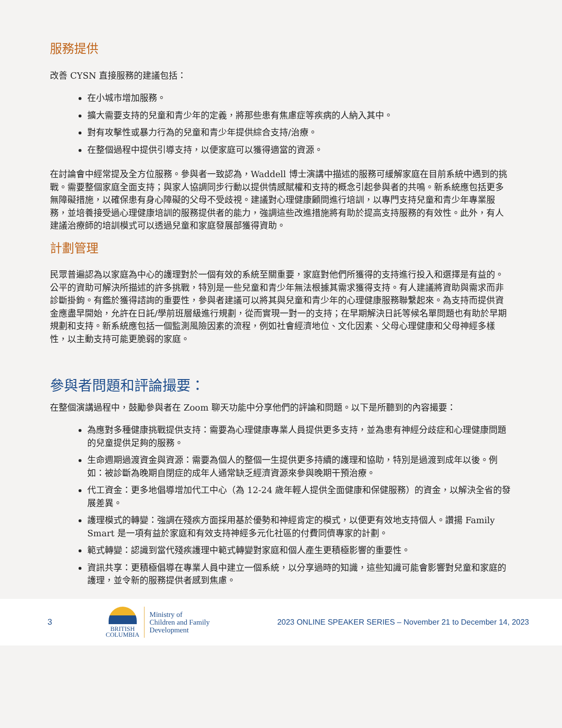服務提供
改善 CYSN 直接服務的建議包括：
在小城市增加服務。
擴大需要支持的兒童和青少年的定義，將那些患有焦慮症等疾病的人納入其中。
對有攻擊性或暴力行為的兒童和青少年提供綜合支持/治療。
在整個過程中提供引導支持，以便家庭可以獲得適當的資源。
在討論會中經常提及全方位服務。參與者一致認為，Waddell 博士演講中描述的服務可緩解家庭在目前系統中遇到的挑戰。需要整個家庭全面支持；與家人協調同步行動以提供情感賦權和支持的概念引起參與者的共鳴。新系統應包括更多無障礙措施，以確保患有身心障礙的父母不受歧視。建議對心理健康顧問進行培訓，以專門支持兒童和青少年專業服務，並培養接受過心理健康培訓的服務提供者的能力，強調這些改進措施將有助於提高支持服務的有效性。此外，有人建議治療師的培訓模式可以透過兒童和家庭發展部獲得資助。
計劃管理
民眾普遍認為以家庭為中心的護理對於一個有效的系統至關重要，家庭對他們所獲得的支持進行投入和選擇是有益的。公平的資助可解決所描述的許多挑戰，特別是一些兒童和青少年無法根據其需求獲得支持。有人建議將資助與需求而非診斷掛鉤。有鑑於獲得諮詢的重要性，參與者建議可以將其與兒童和青少年的心理健康服務聯繫起來。為支持而提供資金應盡早開始，允許在日託/學前班層級進行規劃，從而實現一對一的支持；在早期解決日託等候名單問題也有助於早期規劃和支持。新系統應包括一個監測風險因素的流程，例如社會經濟地位、文化因素、父母心理健康和父母神經多樣性，以主動支持可能更脆弱的家庭。
參與者問題和評論撮要：
在整個演講過程中，鼓勵參與者在 Zoom 聊天功能中分享他們的評論和問題。以下是所聽到的內容撮要：
為應對多種健康挑戰提供支持：需要為心理健康專業人員提供更多支持，並為患有神經分歧症和心理健康問題的兒童提供足夠的服務。
生命週期過渡資金與資源：需要為個人的整個一生提供更多持續的護理和協助，特別是過渡到成年以後。例如：被診斷為晚期自閉症的成年人通常缺乏經濟資源來參與晚期干預治療。
代工資金：更多地倡導增加代工中心（為 12-24 歲年輕人提供全面健康和保健服務）的資金，以解決全省的發展差異。
護理模式的轉變：強調在殘疾方面採用基於優勢和神經肯定的模式，以便更有效地支持個人。讚揚 Family Smart 是一項有益於家庭和有效支持神經多元化社區的付費同儕專家的計劃。
範式轉變：認識到當代殘疾護理中範式轉變對家庭和個人產生更積極影響的重要性。
資訊共享：更積極倡導在專業人員中建立一個系統，以分享過時的知識，這些知識可能會影響對兒童和家庭的護理，並令新的服務提供者感到焦慮。
3
BRITISH
COLUMBIA
Ministry of
Children and Family
Development
2023 ONLINE SPEAKER SERIES – November 21 to December 14, 2023